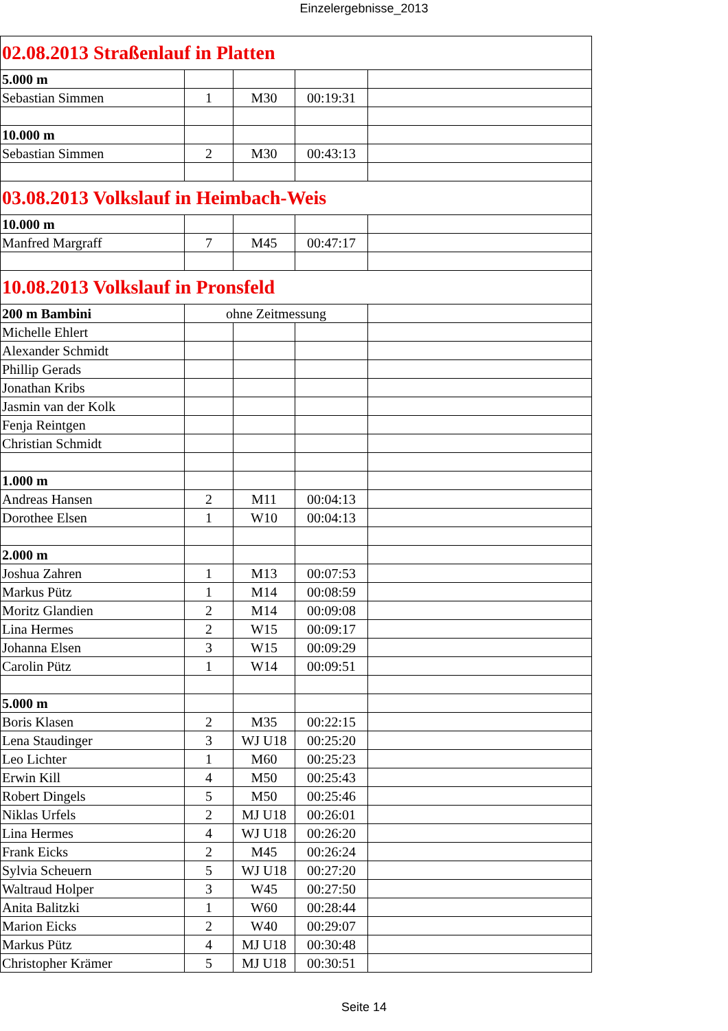Einzelergebnisse_2013
| 02.08.2013 Straßenlauf in Platten | | | | |
| 5.000 m | | | | |
| Sebastian Simmen | 1 | M30 | 00:19:31 | |
| 10.000 m | | | | |
| Sebastian Simmen | 2 | M30 | 00:43:13 | |
| 03.08.2013 Volkslauf in Heimbach-Weis | | | | |
| 10.000 m | | | | |
| Manfred Margraff | 7 | M45 | 00:47:17 | |
| 10.08.2013 Volkslauf in Pronsfeld | | | | |
| 200 m Bambini | ohne Zeitmessung | | | |
| Michelle Ehlert | | | | |
| Alexander Schmidt | | | | |
| Phillip Gerads | | | | |
| Jonathan Kribs | | | | |
| Jasmin van der Kolk | | | | |
| Fenja Reintgen | | | | |
| Christian Schmidt | | | | |
| 1.000 m | | | | |
| Andreas Hansen | 2 | M11 | 00:04:13 | |
| Dorothee Elsen | 1 | W10 | 00:04:13 | |
| 2.000 m | | | | |
| Joshua Zahren | 1 | M13 | 00:07:53 | |
| Markus Pütz | 1 | M14 | 00:08:59 | |
| Moritz Glandien | 2 | M14 | 00:09:08 | |
| Lina Hermes | 2 | W15 | 00:09:17 | |
| Johanna Elsen | 3 | W15 | 00:09:29 | |
| Carolin Pütz | 1 | W14 | 00:09:51 | |
| 5.000 m | | | | |
| Boris Klasen | 2 | M35 | 00:22:15 | |
| Lena Staudinger | 3 | WJ U18 | 00:25:20 | |
| Leo Lichter | 1 | M60 | 00:25:23 | |
| Erwin Kill | 4 | M50 | 00:25:43 | |
| Robert Dingels | 5 | M50 | 00:25:46 | |
| Niklas Urfels | 2 | MJ U18 | 00:26:01 | |
| Lina Hermes | 4 | WJ U18 | 00:26:20 | |
| Frank Eicks | 2 | M45 | 00:26:24 | |
| Sylvia Scheuern | 5 | WJ U18 | 00:27:20 | |
| Waltraud Holper | 3 | W45 | 00:27:50 | |
| Anita Balitzki | 1 | W60 | 00:28:44 | |
| Marion Eicks | 2 | W40 | 00:29:07 | |
| Markus Pütz | 4 | MJ U18 | 00:30:48 | |
| Christopher Krämer | 5 | MJ U18 | 00:30:51 | |
Seite 14